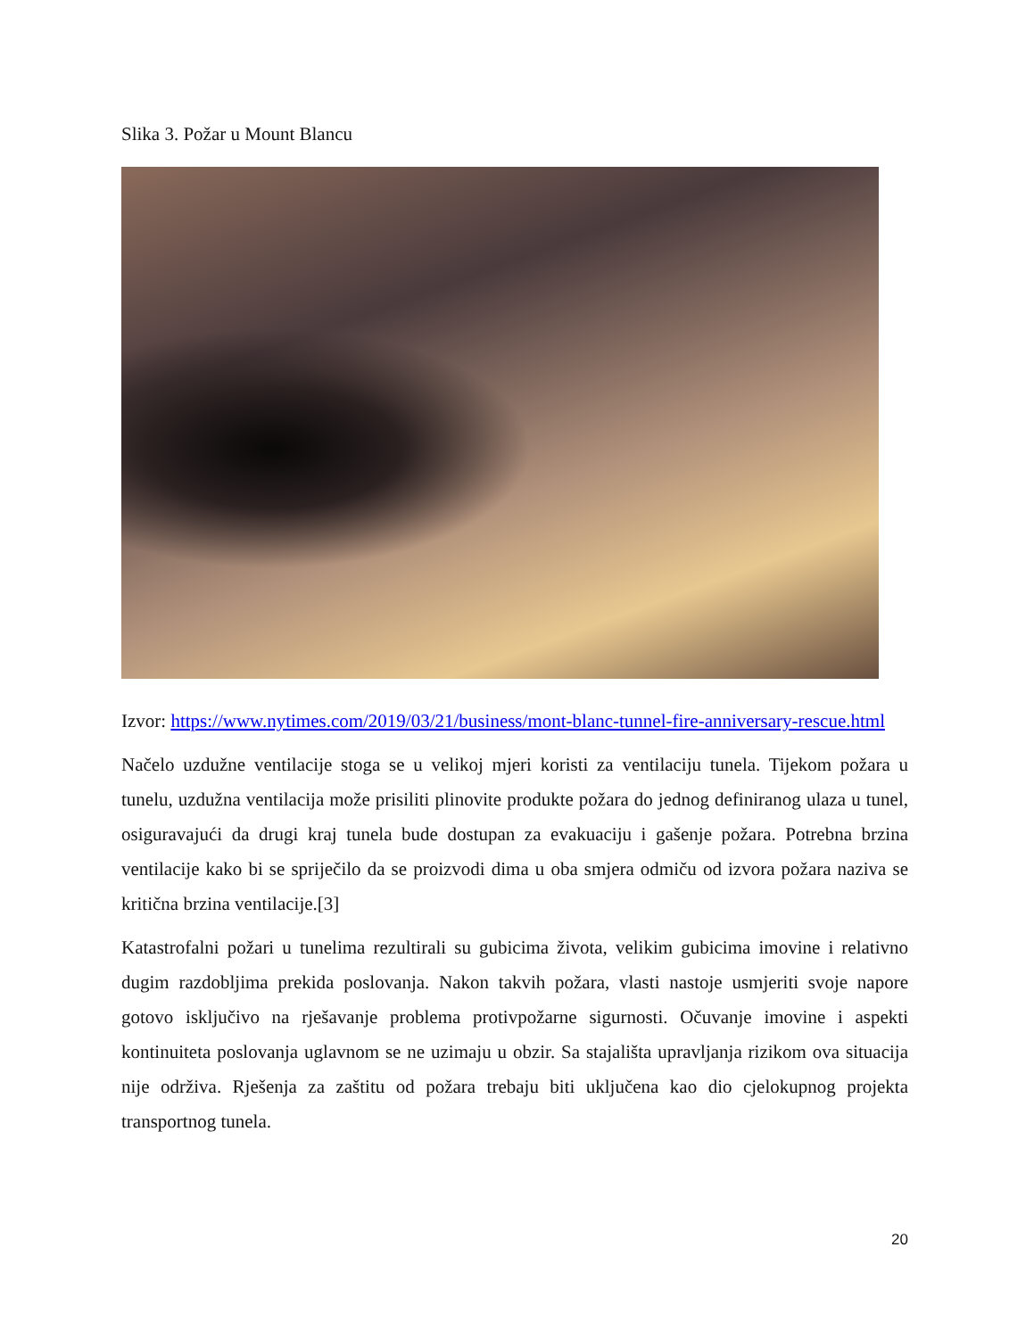Slika 3. Požar u Mount Blancu
Izvor: https://www.nytimes.com/2019/03/21/business/mont-blanc-tunnel-fire-anniversary-rescue.html
Načelo uzdužne ventilacije stoga se u velikoj mjeri koristi za ventilaciju tunela. Tijekom požara u tunelu, uzdužna ventilacija može prisiliti plinovite produkte požara do jednog definiranog ulaza u tunel, osiguravajući da drugi kraj tunela bude dostupan za evakuaciju i gašenje požara. Potrebna brzina ventilacije kako bi se spriječilo da se proizvodi dima u oba smjera odmiču od izvora požara naziva se kritična brzina ventilacije.[3]
Katastrofalni požari u tunelima rezultirali su gubicima života, velikim gubicima imovine i relativno dugim razdobljima prekida poslovanja. Nakon takvih požara, vlasti nastoje usmjeriti svoje napore gotovo isključivo na rješavanje problema protivpožarne sigurnosti. Očuvanje imovine i aspekti kontinuiteta poslovanja uglavnom se ne uzimaju u obzir. Sa stajališta upravljanja rizikom ova situacija nije održiva. Rješenja za zaštitu od požara trebaju biti uključena kao dio cjelokupnog projekta transportnog tunela.
20